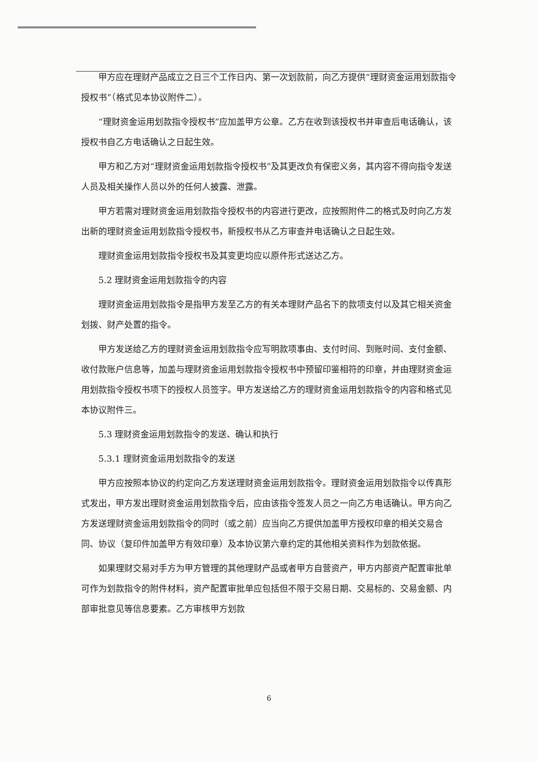甲方应在理财产品成立之日三个工作日内、第一次划款前，向乙方提供“理财资金运用划款指令授权书”（格式见本协议附件二）。
“理财资金运用划款指令授权书”应加盖甲方公章。乙方在收到该授权书并审查后电话确认，该授权书自乙方电话确认之日起生效。
甲方和乙方对“理财资金运用划款指令授权书”及其更改负有保密义务，其内容不得向指令发送人员及相关操作人员以外的任何人披露、泄露。
甲方若需对理财资金运用划款指令授权书的内容进行更改，应按照附件二的格式及时向乙方发出新的理财资金运用划款指令授权书，新授权书从乙方审查并电话确认之日起生效。
理财资金运用划款指令授权书及其变更均应以原件形式送达乙方。
5.2 理财资金运用划款指令的内容
理财资金运用划款指令是指甲方发至乙方的有关本理财产品名下的款项支付以及其它相关资金划拨、财产处置的指令。
甲方发送给乙方的理财资金运用划款指令应写明款项事由、支付时间、到账时间、支付金额、收付款账户信息等，加盖与理财资金运用划款指令授权书中预留印鉴相符的印章，并由理财资金运用划款指令授权书项下的授权人员签字。甲方发送给乙方的理财资金运用划款指令的内容和格式见本协议附件三。
5.3 理财资金运用划款指令的发送、确认和执行
5.3.1 理财资金运用划款指令的发送
甲方应按照本协议的约定向乙方发送理财资金运用划款指令。理财资金运用划款指令以传真形式发出，甲方发出理财资金运用划款指令后，应由该指令签发人员之一向乙方电话确认。甲方向乙方发送理财资金运用划款指令的同时（或之前）应当向乙方提供加盖甲方授权印章的相关交易合同、协议（复印件加盖甲方有效印章）及本协议第六章约定的其他相关资料作为划款依据。
如果理财交易对手方为甲方管理的其他理财产品或者甲方自营资产，甲方内部资产配置审批单可作为划款指令的附件材料，资产配置审批单应包括但不限于交易日期、交易标的、交易金额、内部审批意见等信息要素。乙方审核甲方划款
6